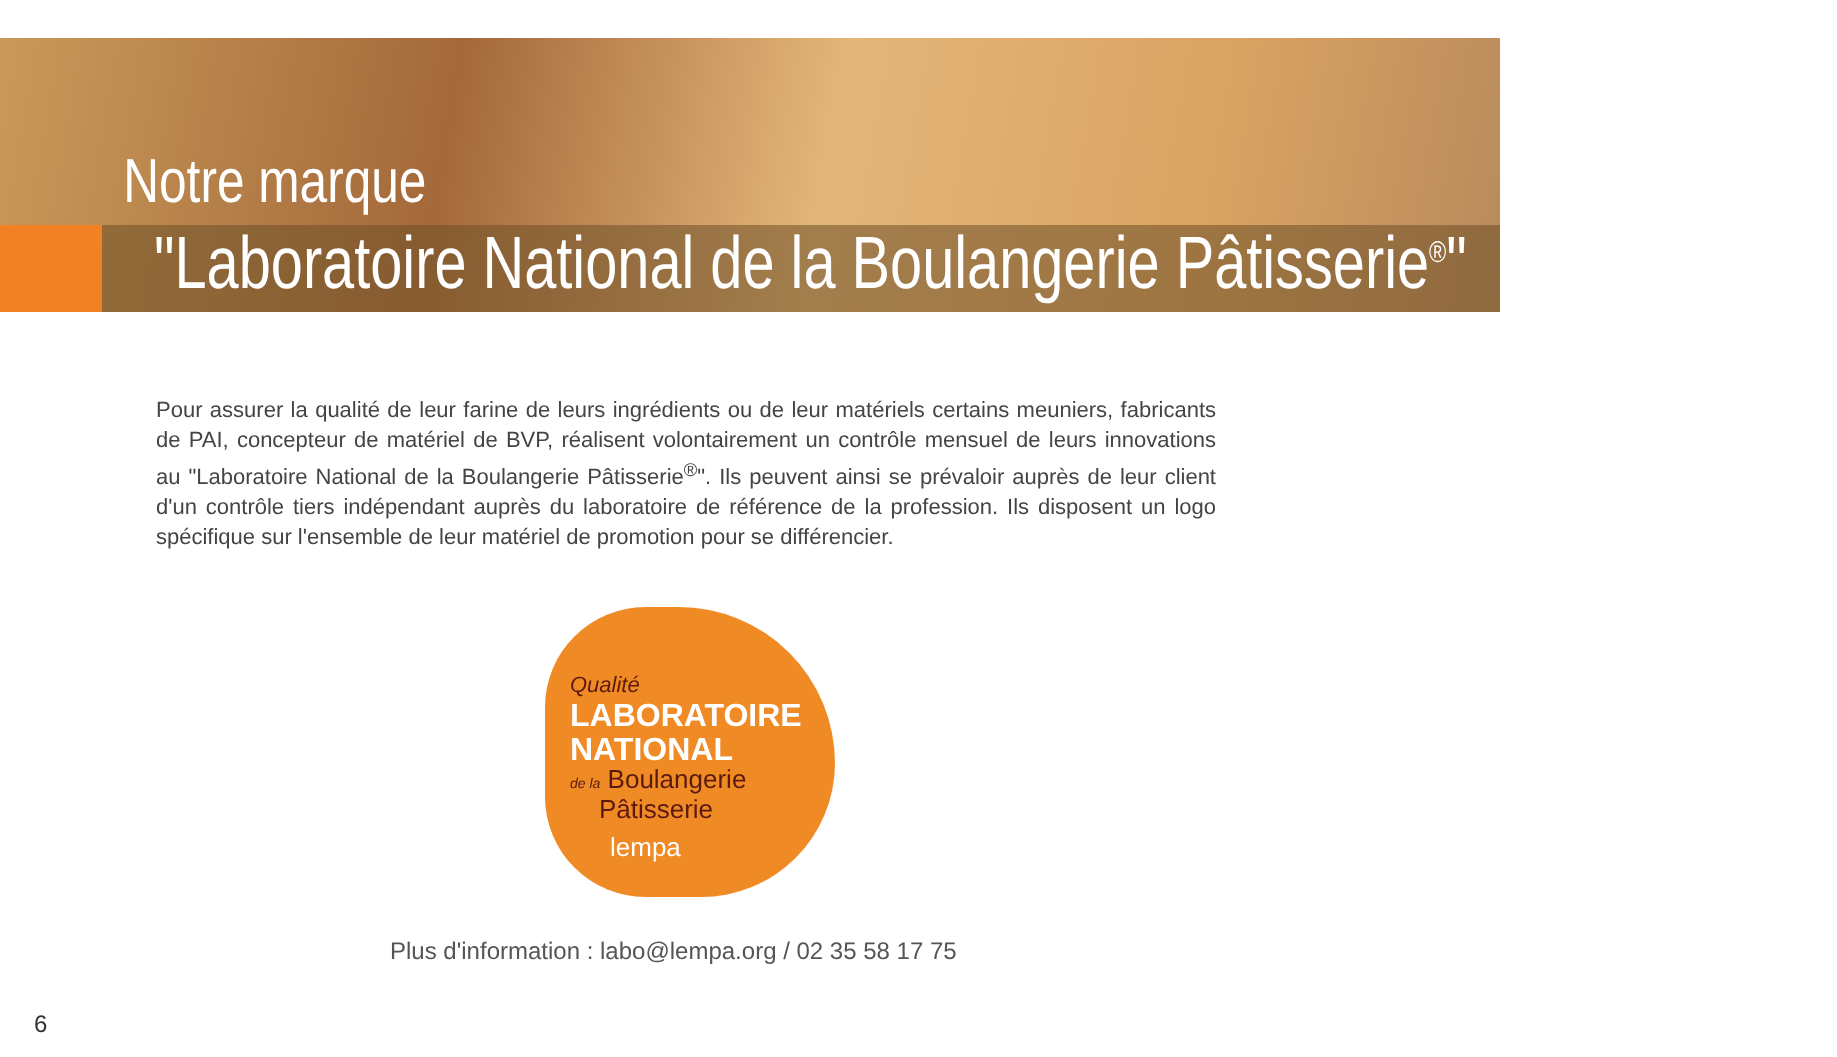Notre marque
"Laboratoire National de la Boulangerie Pâtisserie<sup>®</sup>"
Pour assurer la qualité de leur farine de leurs ingrédients ou de leur matériels certains meuniers, fabricants de PAI, concepteur de matériel de BVP, réalisent volontairement un contrôle mensuel de leurs innovations au "Laboratoire National de la Boulangerie Pâtisserie<sup>®</sup>". Ils peuvent ainsi se prévaloir auprès de leur client d'un contrôle tiers indépendant auprès du laboratoire de référence de la profession. Ils disposent un logo spécifique sur l'ensemble de leur matériel de promotion pour se différencier.
Qualité
LABORATOIRE
NATIONAL
de la Boulangerie
Pâtisserie
lempa
Plus d'information : labo@lempa.org / 02 35 58 17 75
6